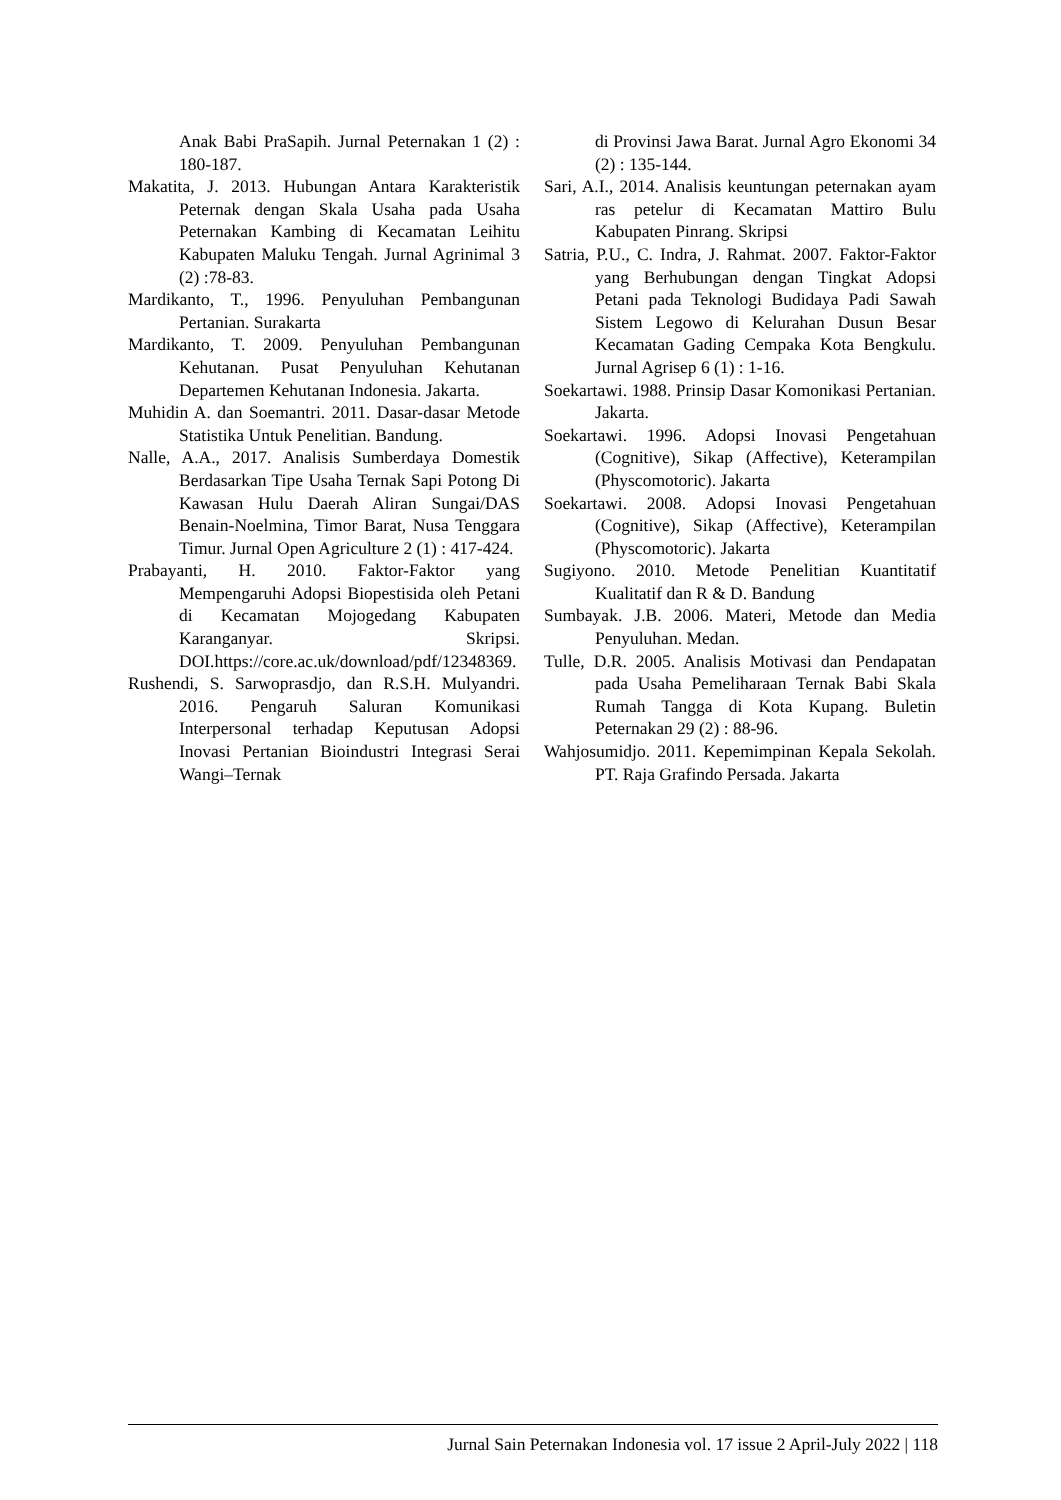Anak Babi PraSapih. Jurnal Peternakan 1 (2) : 180-187.
Makatita, J. 2013. Hubungan Antara Karakteristik Peternak dengan Skala Usaha pada Usaha Peternakan Kambing di Kecamatan Leihitu Kabupaten Maluku Tengah. Jurnal Agrinimal 3 (2) :78-83.
Mardikanto, T., 1996. Penyuluhan Pembangunan Pertanian. Surakarta
Mardikanto, T. 2009. Penyuluhan Pembangunan Kehutanan. Pusat Penyuluhan Kehutanan Departemen Kehutanan Indonesia. Jakarta.
Muhidin A. dan Soemantri. 2011. Dasar-dasar Metode Statistika Untuk Penelitian. Bandung.
Nalle, A.A., 2017. Analisis Sumberdaya Domestik Berdasarkan Tipe Usaha Ternak Sapi Potong Di Kawasan Hulu Daerah Aliran Sungai/DAS Benain-Noelmina, Timor Barat, Nusa Tenggara Timur. Jurnal Open Agriculture 2 (1) : 417-424.
Prabayanti, H. 2010. Faktor-Faktor yang Mempengaruhi Adopsi Biopestisida oleh Petani di Kecamatan Mojogedang Kabupaten Karanganyar. Skripsi. DOI.https://core.ac.uk/download/pdf/12348369.
Rushendi, S. Sarwoprasdjo, dan R.S.H. Mulyandri. 2016. Pengaruh Saluran Komunikasi Interpersonal terhadap Keputusan Adopsi Inovasi Pertanian Bioindustri Integrasi Serai Wangi–Ternak
di Provinsi Jawa Barat. Jurnal Agro Ekonomi 34 (2) : 135-144.
Sari, A.I., 2014. Analisis keuntungan peternakan ayam ras petelur di Kecamatan Mattiro Bulu Kabupaten Pinrang. Skripsi
Satria, P.U., C. Indra, J. Rahmat. 2007. Faktor-Faktor yang Berhubungan dengan Tingkat Adopsi Petani pada Teknologi Budidaya Padi Sawah Sistem Legowo di Kelurahan Dusun Besar Kecamatan Gading Cempaka Kota Bengkulu. Jurnal Agrisep 6 (1) : 1-16.
Soekartawi. 1988. Prinsip Dasar Komonikasi Pertanian. Jakarta.
Soekartawi. 1996. Adopsi Inovasi Pengetahuan (Cognitive), Sikap (Affective), Keterampilan (Physcomotoric). Jakarta
Soekartawi. 2008. Adopsi Inovasi Pengetahuan (Cognitive), Sikap (Affective), Keterampilan (Physcomotoric). Jakarta
Sugiyono. 2010. Metode Penelitian Kuantitatif Kualitatif dan R & D. Bandung
Sumbayak. J.B. 2006. Materi, Metode dan Media Penyuluhan. Medan.
Tulle, D.R. 2005. Analisis Motivasi dan Pendapatan pada Usaha Pemeliharaan Ternak Babi Skala Rumah Tangga di Kota Kupang. Buletin Peternakan 29 (2) : 88-96.
Wahjosumidjo. 2011. Kepemimpinan Kepala Sekolah. PT. Raja Grafindo Persada. Jakarta
Jurnal Sain Peternakan Indonesia vol. 17 issue 2 April-July 2022 | 118